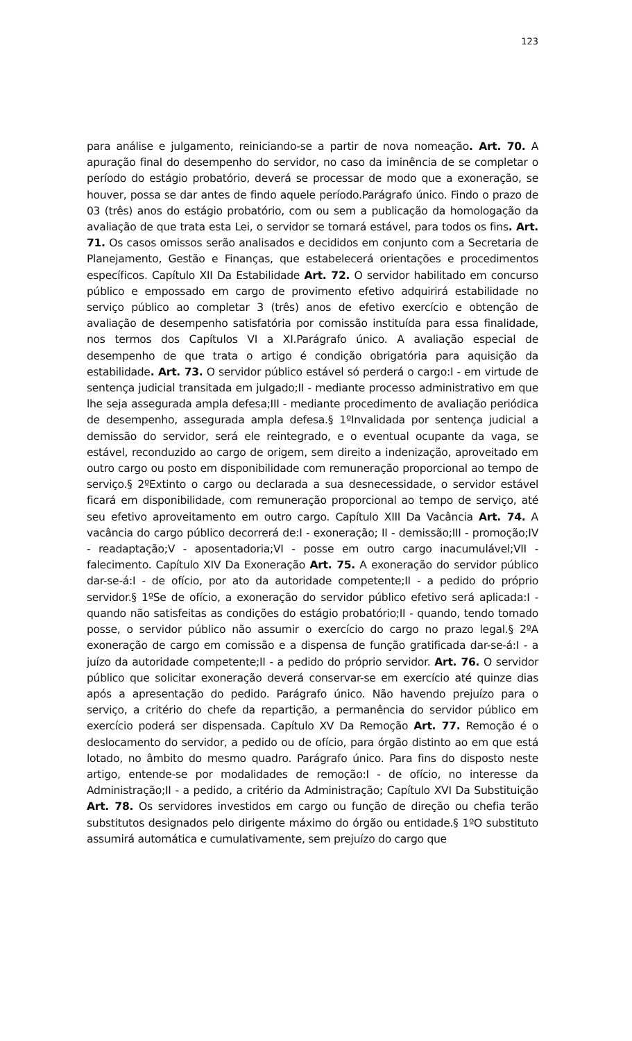123
para análise e julgamento, reiniciando-se a partir de nova nomeação. Art. 70. A apuração final do desempenho do servidor, no caso da iminência de se completar o período do estágio probatório, deverá se processar de modo que a exoneração, se houver, possa se dar antes de findo aquele período.Parágrafo único. Findo o prazo de 03 (três) anos do estágio probatório, com ou sem a publicação da homologação da avaliação de que trata esta Lei, o servidor se tornará estável, para todos os fins. Art. 71. Os casos omissos serão analisados e decididos em conjunto com a Secretaria de Planejamento, Gestão e Finanças, que estabelecerá orientações e procedimentos específicos. Capítulo XII Da Estabilidade Art. 72. O servidor habilitado em concurso público e empossado em cargo de provimento efetivo adquirirá estabilidade no serviço público ao completar 3 (três) anos de efetivo exercício e obtenção de avaliação de desempenho satisfatória por comissão instituída para essa finalidade, nos termos dos Capítulos VI a XI.Parágrafo único. A avaliação especial de desempenho de que trata o artigo é condição obrigatória para aquisição da estabilidade. Art. 73. O servidor público estável só perderá o cargo:I - em virtude de sentença judicial transitada em julgado;II - mediante processo administrativo em que lhe seja assegurada ampla defesa;III - mediante procedimento de avaliação periódica de desempenho, assegurada ampla defesa.§ 1ºInvalidada por sentença judicial a demissão do servidor, será ele reintegrado, e o eventual ocupante da vaga, se estável, reconduzido ao cargo de origem, sem direito a indenização, aproveitado em outro cargo ou posto em disponibilidade com remuneração proporcional ao tempo de serviço.§ 2ºExtinto o cargo ou declarada a sua desnecessidade, o servidor estável ficará em disponibilidade, com remuneração proporcional ao tempo de serviço, até seu efetivo aproveitamento em outro cargo. Capítulo XIII Da Vacância Art. 74. A vacância do cargo público decorrerá de:I - exoneração; II - demissão;III - promoção;IV - readaptação;V - aposentadoria;VI - posse em outro cargo inacumulável;VII - falecimento. Capítulo XIV Da Exoneração Art. 75. A exoneração do servidor público dar-se-á:I - de ofício, por ato da autoridade competente;II - a pedido do próprio servidor.§ 1ºSe de ofício, a exoneração do servidor público efetivo será aplicada:I - quando não satisfeitas as condições do estágio probatório;II - quando, tendo tomado posse, o servidor público não assumir o exercício do cargo no prazo legal.§ 2ºA exoneração de cargo em comissão e a dispensa de função gratificada dar-se-á:I - a juízo da autoridade competente;II - a pedido do próprio servidor. Art. 76. O servidor público que solicitar exoneração deverá conservar-se em exercício até quinze dias após a apresentação do pedido. Parágrafo único. Não havendo prejuízo para o serviço, a critério do chefe da repartição, a permanência do servidor público em exercício poderá ser dispensada. Capítulo XV Da Remoção Art. 77. Remoção é o deslocamento do servidor, a pedido ou de ofício, para órgão distinto ao em que está lotado, no âmbito do mesmo quadro. Parágrafo único. Para fins do disposto neste artigo, entende-se por modalidades de remoção:I - de ofício, no interesse da Administração;II - a pedido, a critério da Administração; Capítulo XVI Da Substituição Art. 78. Os servidores investidos em cargo ou função de direção ou chefia terão substitutos designados pelo dirigente máximo do órgão ou entidade.§ 1ºO substituto assumirá automática e cumulativamente, sem prejuízo do cargo que